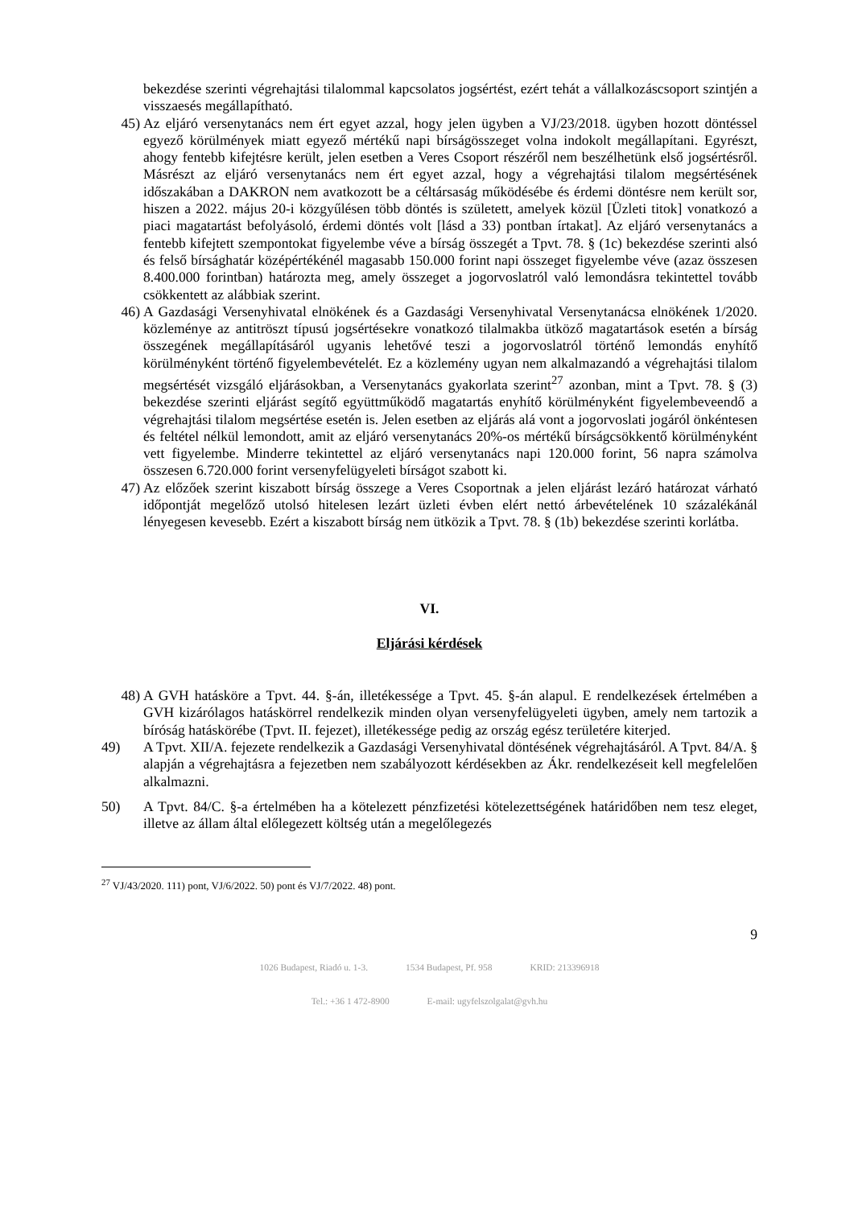bekezdése szerinti végrehajtási tilalommal kapcsolatos jogsértést, ezért tehát a vállalkozáscsoport szintjén a visszaesés megállapítható.
45) Az eljáró versenytanács nem ért egyet azzal, hogy jelen ügyben a VJ/23/2018. ügyben hozott döntéssel egyező körülmények miatt egyező mértékű napi bírságösszeget volna indokolt megállapítani. Egyrészt, ahogy fentebb kifejtésre került, jelen esetben a Veres Csoport részéről nem beszélhetünk első jogsértésről. Másrészt az eljáró versenytanács nem ért egyet azzal, hogy a végrehajtási tilalom megsértésének időszakában a DAKRON nem avatkozott be a céltársaság működésébe és érdemi döntésre nem került sor, hiszen a 2022. május 20-i közgyűlésen több döntés is született, amelyek közül [Üzleti titok] vonatkozó a piaci magatartást befolyásoló, érdemi döntés volt [lásd a 33) pontban írtakat]. Az eljáró versenytanács a fentebb kifejtett szempontokat figyelembe véve a bírság összegét a Tpvt. 78. § (1c) bekezdése szerinti alsó és felső bírsághatár középértékénél magasabb 150.000 forint napi összeget figyelembe véve (azaz összesen 8.400.000 forintban) határozta meg, amely összeget a jogorvoslatról való lemondásra tekintettel tovább csökkentett az alábbiak szerint.
46) A Gazdasági Versenyhivatal elnökének és a Gazdasági Versenyhivatal Versenytanácsa elnökének 1/2020. közleménye az antitröszt típusú jogsértésekre vonatkozó tilalmakba ütköző magatartások esetén a bírság összegének megállapításáról ugyanis lehetővé teszi a jogorvoslatról történő lemondás enyhítő körülményként történő figyelembevételét. Ez a közlemény ugyan nem alkalmazandó a végrehajtási tilalom megsértését vizsgáló eljárásokban, a Versenytanács gyakorlata szerint<sup>27</sup> azonban, mint a Tpvt. 78. § (3) bekezdése szerinti eljárást segítő együttműködő magatartás enyhítő körülményként figyelembeveendő a végrehajtási tilalom megsértése esetén is. Jelen esetben az eljárás alá vont a jogorvoslati jogáról önkéntesen és feltétel nélkül lemondott, amit az eljáró versenytanács 20%-os mértékű bírságcsökkentő körülményként vett figyelembe. Minderre tekintettel az eljáró versenytanács napi 120.000 forint, 56 napra számolva összesen 6.720.000 forint versenyfelügyeleti bírságot szabott ki.
47) Az előzőek szerint kiszabott bírság összege a Veres Csoportnak a jelen eljárást lezáró határozat várható időpontját megelőző utolsó hitelesen lezárt üzleti évben elért nettó árbevételének 10 százalékánál lényegesen kevesebb. Ezért a kiszabott bírság nem ütközik a Tpvt. 78. § (1b) bekezdése szerinti korlátba.
VI.
Eljárási kérdések
48) A GVH hatásköre a Tpvt. 44. §-án, illetékessége a Tpvt. 45. §-án alapul. E rendelkezések értelmében a GVH kizárólagos hatáskörrel rendelkezik minden olyan versenyfelügyeleti ügyben, amely nem tartozik a bíróság hatáskörébe (Tpvt. II. fejezet), illetékessége pedig az ország egész területére kiterjed.
49) A Tpvt. XII/A. fejezete rendelkezik a Gazdasági Versenyhivatal döntésének végrehajtásáról. A Tpvt. 84/A. § alapján a végrehajtásra a fejezetben nem szabályozott kérdésekben az Ákr. rendelkezéseit kell megfelelően alkalmazni.
50) A Tpvt. 84/C. §-a értelmében ha a kötelezett pénzfizetési kötelezettségének határidőben nem tesz eleget, illetve az állam által előlegezett költség után a megelőlegezés
<sup>27</sup> VJ/43/2020. 111) pont, VJ/6/2022. 50) pont és VJ/7/2022. 48) pont.
9
1026 Budapest, Riadó u. 1-3. 1534 Budapest, Pf. 958 KRID: 213396918
Tel.: +36 1 472-8900 E-mail: ugyfelszolgalat@gvh.hu